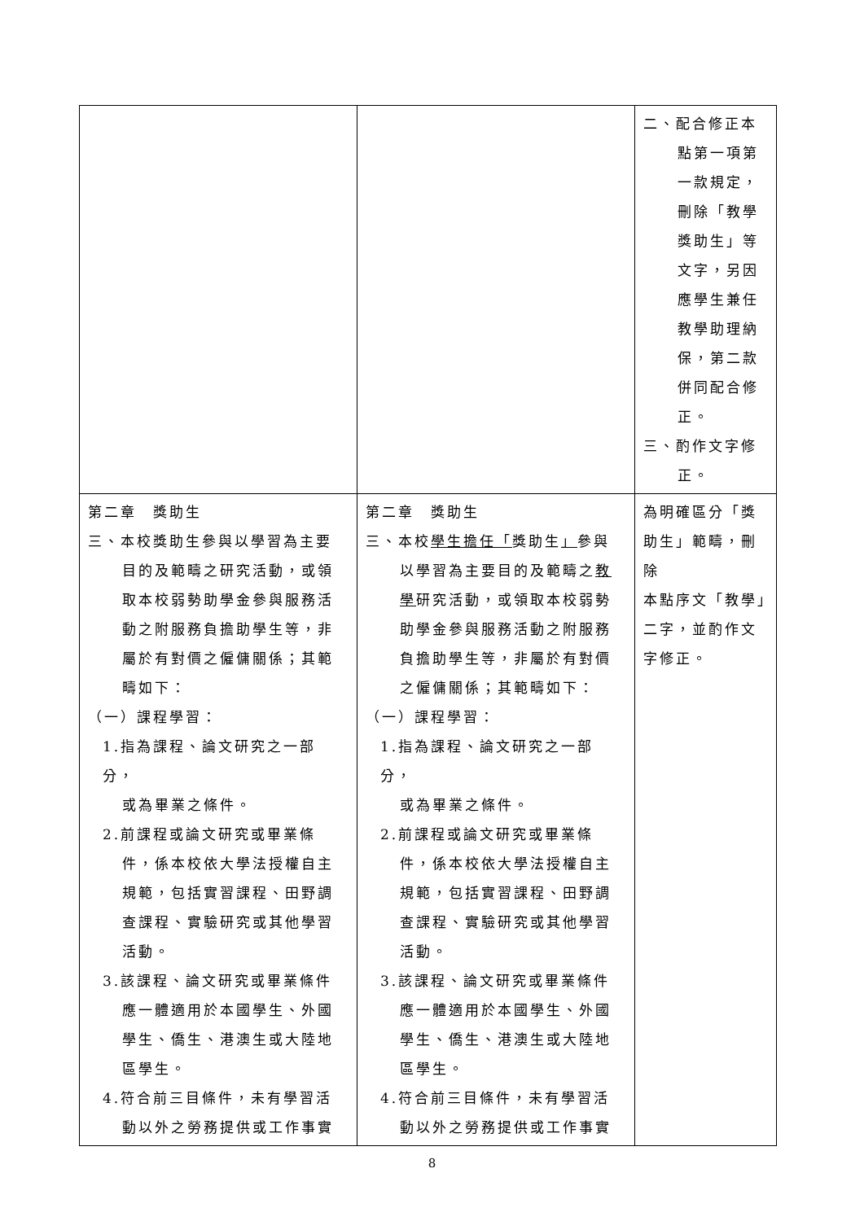| | | 二、配合修正本 點第一項第 一款規定， 刪除「教學 獎助生」等 文字，另因 應學生兼任 教學助理納 保，第二款 併同配合修 正。 三、酌作文字修 正。 |
| 第二章 獎助生 三、本校獎助生參與以學習為主要 目的及範疇之研究活動，或領 取本校弱勢助學金參與服務活 動之附服務負擔助學生等，非 屬於有對價之僱傭關係；其範 疇如下： （一）課程學習： 1.指為課程、論文研究之一部分， 或為畢業之條件。 2.前課程或論文研究或畢業條 件，係本校依大學法授權自主 規範，包括實習課程、田野調 查課程、實驗研究或其他學習 活動。 3.該課程、論文研究或畢業條件 應一體適用於本國學生、外國 學生、僑生、港澳生或大陸地 區學生。 4.符合前三目條件，未有學習活 動以外之勞務提供或工作事實 | 第二章 獎助生 三、本校 學生擔任「 獎助生 」 參與 以學習為主要目的及範疇之 教 學 研究活動，或領取本校弱勢 助學金參與服務活動之附服務 負擔助學生等，非屬於有對價 之僱傭關係；其範疇如下： （一）課程學習： 1.指為課程、論文研究之一部分， 或為畢業之條件。 2.前課程或論文研究或畢業條 件，係本校依大學法授權自主 規範，包括實習課程、田野調 查課程、實驗研究或其他學習 活動。 3.該課程、論文研究或畢業條件 應一體適用於本國學生、外國 學生、僑生、港澳生或大陸地 區學生。 4.符合前三目條件，未有學習活 動以外之勞務提供或工作事實 | 為明確區分「獎 助生」範疇，刪除 本點序文「教學」 二字，並酌作文 字修正。 |
8